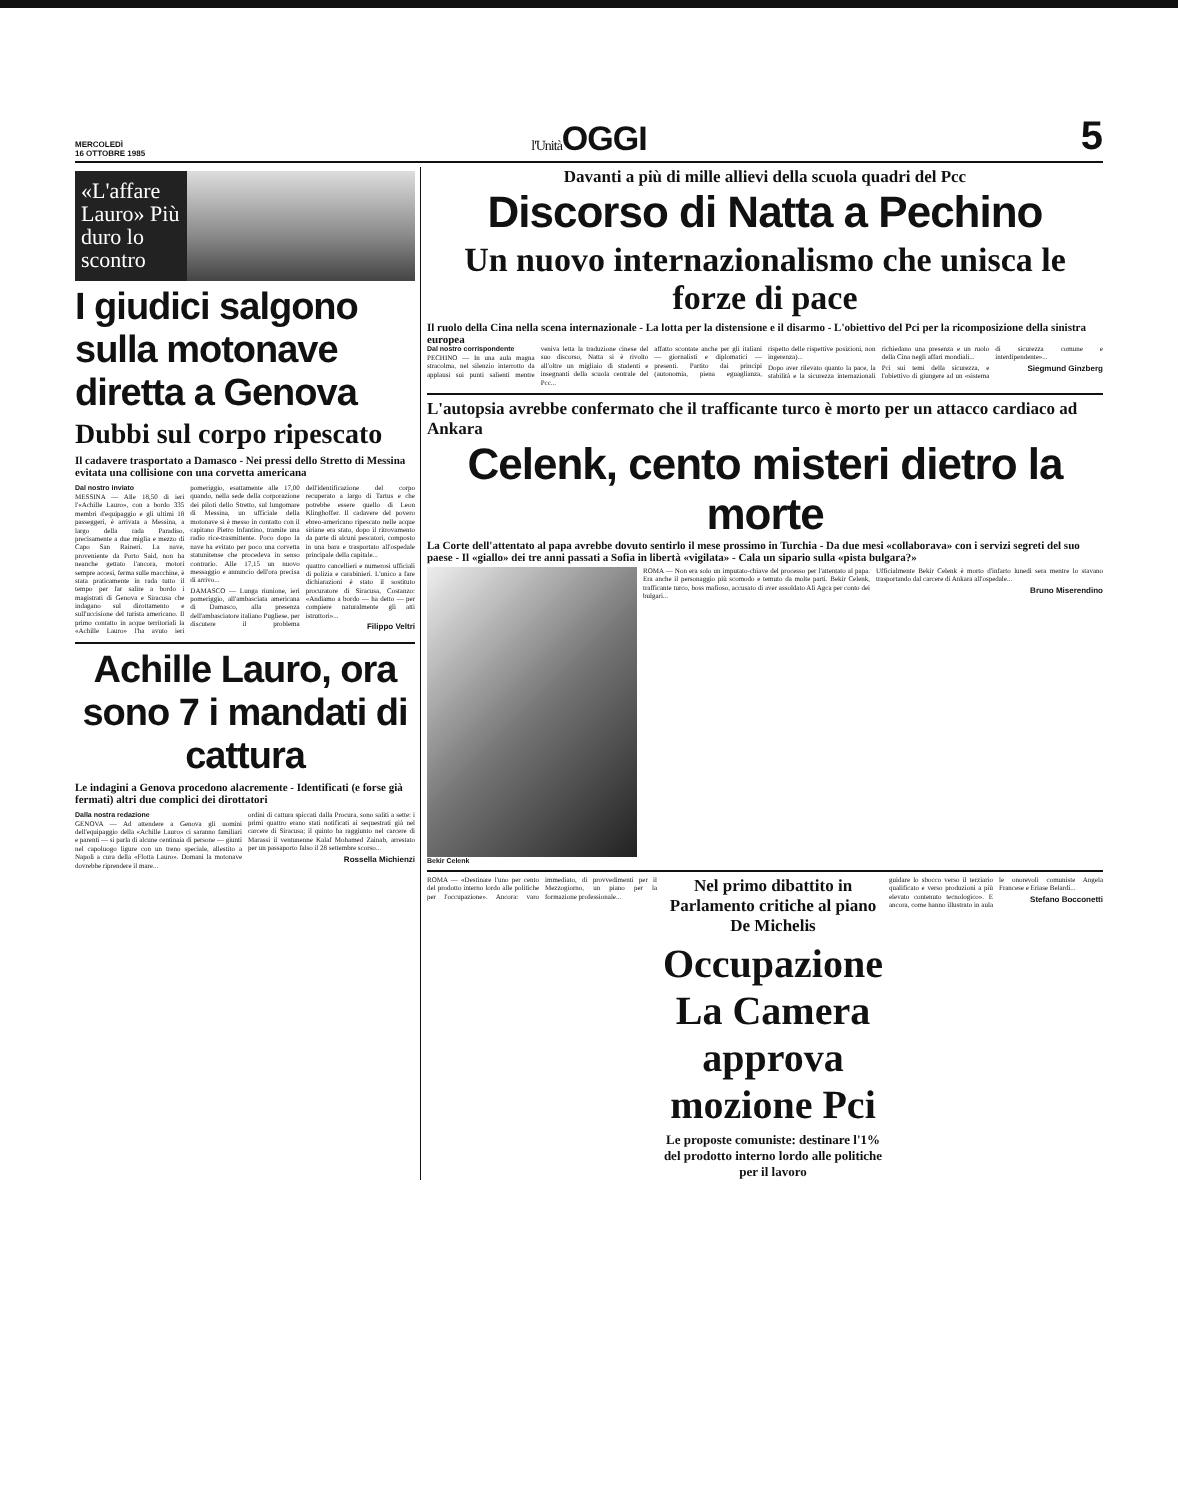MERCOLEDÌ
16 OTTOBRE 1985
l'Unità OGGI
5
«L'affare Lauro» Più duro lo scontro
I giudici salgono sulla motonave diretta a Genova
Dubbi sul corpo ripescato
Il cadavere trasportato a Damasco - Nei pressi dello Stretto di Messina evitata una collisione con una corvetta americana
Dal nostro inviato
MESSINA — Alle 18,50 di ieri l'«Achille Lauro», con a bordo 335 membri d'equipaggio e gli ultimi 18 passeggeri, è arrivata a Messina, a largo della rada Paradiso, precisamente a due miglia e mezzo di Capo San Raineri. La nave, proveniente da Porto Said, non ha neanche gettato l'ancora, motori sempre accesi, ferma sulle macchine, è stata praticamente in rada tutto il tempo per far salire a bordo i magistrati di Genova e Siracusa che indagano sul dirottamento e sull'uccisione del turista americano. Il primo contatto in acque territoriali la «Achille Lauro» l'ha avuto ieri pomeriggio, esattamente alle 17,00 quando, nella sede della corporazione dei piloti dello Stretto, sul lungomare di Messina, un ufficiale della motonave si è messo in contatto con il capitano Pietro Infantino, tramite una radio rice-trasmittente. Poco dopo la nave ha evitato per poco una corvetta statunitense che procedeva in senso contrario. Alle 17,15 un nuovo messaggio e annuncio dell'ora precisa di arrivo...
DAMASCO — Lunga riunione, ieri pomeriggio, all'ambasciata americana di Damasco, alla presenza dell'ambasciatore italiano Pugliese, per discutere il problema dell'identificazione del corpo recuperato a largo di Tartus e che potrebbe essere quello di Leon Klinghoffer. Il cadavere del povero ebreo-americano ripescato nelle acque siriane era stato, dopo il ritrovamento da parte di alcuni pescatori, composto in una bara e trasportato all'ospedale principale della capitale...
quattro cancellieri e numerosi ufficiali di polizia e carabinieri. L'unico a fare dichiarazioni è stato il sostituto procuratore di Siracusa, Costanzo: «Andiamo a bordo — ha detto — per compiere naturalmente gli atti istruttori»...
Filippo Veltri
Achille Lauro, ora sono 7 i mandati di cattura
Le indagini a Genova procedono alacremente - Identificati (e forse già fermati) altri due complici dei dirottatori
Dalla nostra redazione
GENOVA — Ad attendere a Genova gli uomini dell'equipaggio della «Achille Lauro» ci saranno familiari e parenti — si parla di alcune centinaia di persone — giunti nel capoluogo ligure con un treno speciale, allestito a Napoli a cura della «Flotta Lauro». Domani la motonave dovrebbe riprendere il mare...
ordini di cattura spiccati dalla Procura, sono saliti a sette: i primi quattro erano stati notificati ai sequestrati già nel carcere di Siracusa; il quinto ha raggiunto nel carcere di Marassi il ventunenne Kalaf Mohamed Zainab, arrestato per un passaporto falso il 28 settembre scorso...
Rossella Michienzi
Davanti a più di mille allievi della scuola quadri del Pcc
Discorso di Natta a Pechino
Un nuovo internazionalismo che unisca le forze di pace
Il ruolo della Cina nella scena internazionale - La lotta per la distensione e il disarmo - L'obiettivo del Pci per la ricomposizione della sinistra europea
Dal nostro corrispondente
PECHINO — In una aula magna stracolma, nel silenzio interrotto da applausi sui punti salienti mentre veniva letta la traduzione cinese del suo discorso, Natta si è rivolto all'oltre un migliaio di studenti e insegnanti della scuola centrale del Pcc...
affatto scontate anche per gli italiani — giornalisti e diplomatici — presenti. Partito dai principi (autonomia, piena eguaglianza, rispetto delle rispettive posizioni, non ingerenza)...
Dopo aver rilevato quanto la pace, la stabilità e la sicurezza internazionali richiedano una presenza e un ruolo della Cina negli affari mondiali...
Pci sui temi della sicurezza, e l'obiettivo di giungere ad un «sistema di sicurezza comune e interdipendente»...
Siegmund Ginzberg
L'autopsia avrebbe confermato che il trafficante turco è morto per un attacco cardiaco ad Ankara
Celenk, cento misteri dietro la morte
La Corte dell'attentato al papa avrebbe dovuto sentirlo il mese prossimo in Turchia - Da due mesi «collaborava» con i servizi segreti del suo paese - Il «giallo» dei tre anni passati a Sofia in libertà «vigilata» - Cala un sipario sulla «pista bulgara?»
ROMA — Non era solo un imputato-chiave del processo per l'attentato al papa. Era anche il personaggio più scomodo e temuto da molte parti. Bekir Celenk, trafficante turco, boss mafioso, accusato di aver assoldato Alì Agca per conto dei bulgari...
Ufficialmente Bekir Celenk è morto d'infarto lunedì sera mentre lo stavano trasportando dal carcere di Ankara all'ospedale...
Bruno Miserendino
Bekir Celenk
ROMA — «Destinare l'uno per cento del prodotto interno lordo alle politiche per l'occupazione». Ancora: varo immediato, di provvedimenti per il Mezzogiorno, un piano per la formazione professionale...
Nel primo dibattito in Parlamento critiche al piano De Michelis
Occupazione La Camera approva mozione Pci
Le proposte comuniste: destinare l'1% del prodotto interno lordo alle politiche per il lavoro
guidare lo sbocco verso il terziario qualificato e verso produzioni a più elevato contenuto tecnologico». E ancora, come hanno illustrato in aula le onorevoli comuniste Angela Francese e Eriase Belardi...
Stefano Bocconetti